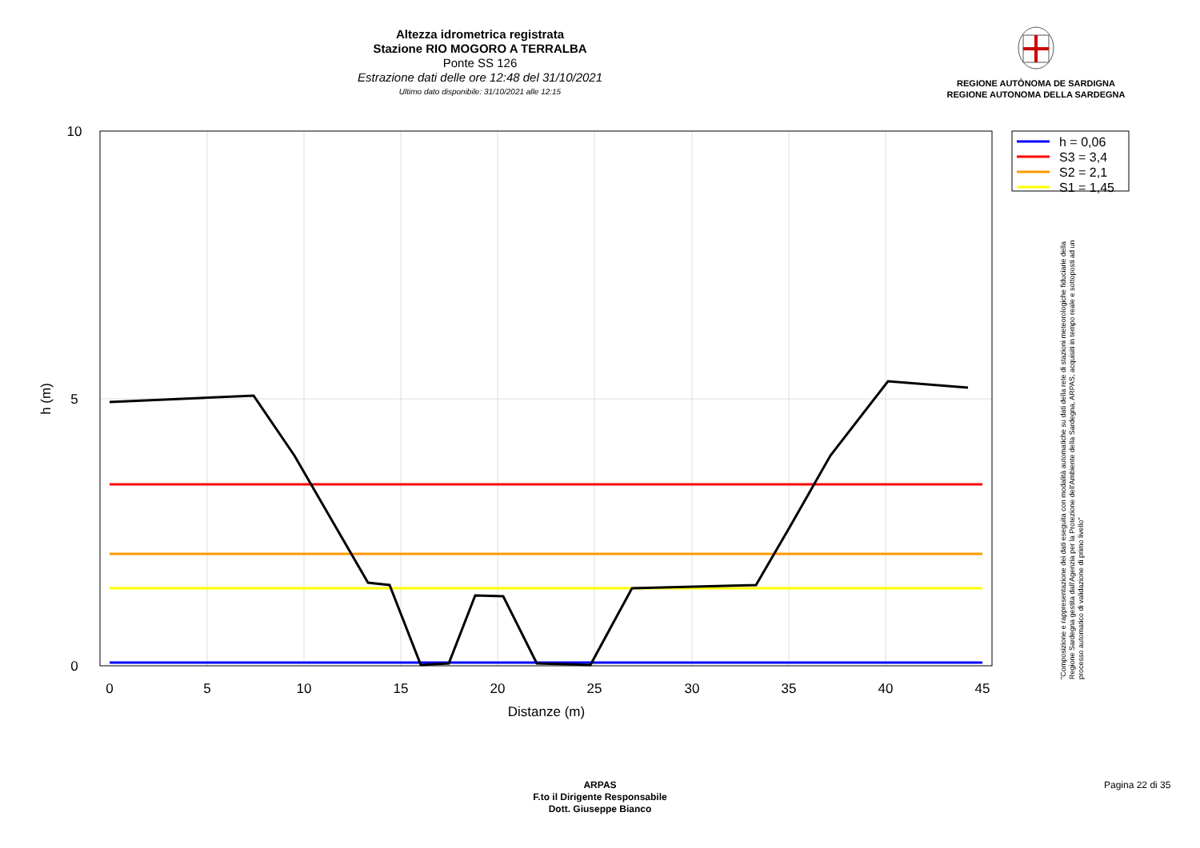Altezza idrometrica registrata
Stazione RIO MOGORO A TERRALBA
Ponte SS 126
Estrazione dati delle ore 12:48 del 31/10/2021
Ultimo dato disponibile: 31/10/2021 alle 12:15
REGIONE AUTÒNOMA DE SARDIGNA
REGIONE AUTONOMA DELLA SARDEGNA
10
5
0
0
5
10
15
20
25
30
35
40
45
Distanze (m)
h (m)
h = 0,06
S3 = 3,4
S2 = 2,1
S1 = 1,45
"Composizione e rappresentazione dei dati eseguita con modalità automatiche su dati della rete di stazioni meteorologiche fiduciarie della Regione Sardegna gestita dall'Agenzia per la Protezione dell'Ambiente della Sardegna, ARPAS, acquisiti in tempo reale e sottoposti ad un processo automatico di validazione di primo livello"
ARPAS
F.to il Dirigente Responsabile
Dott. Giuseppe Bianco
Pagina 22 di 35